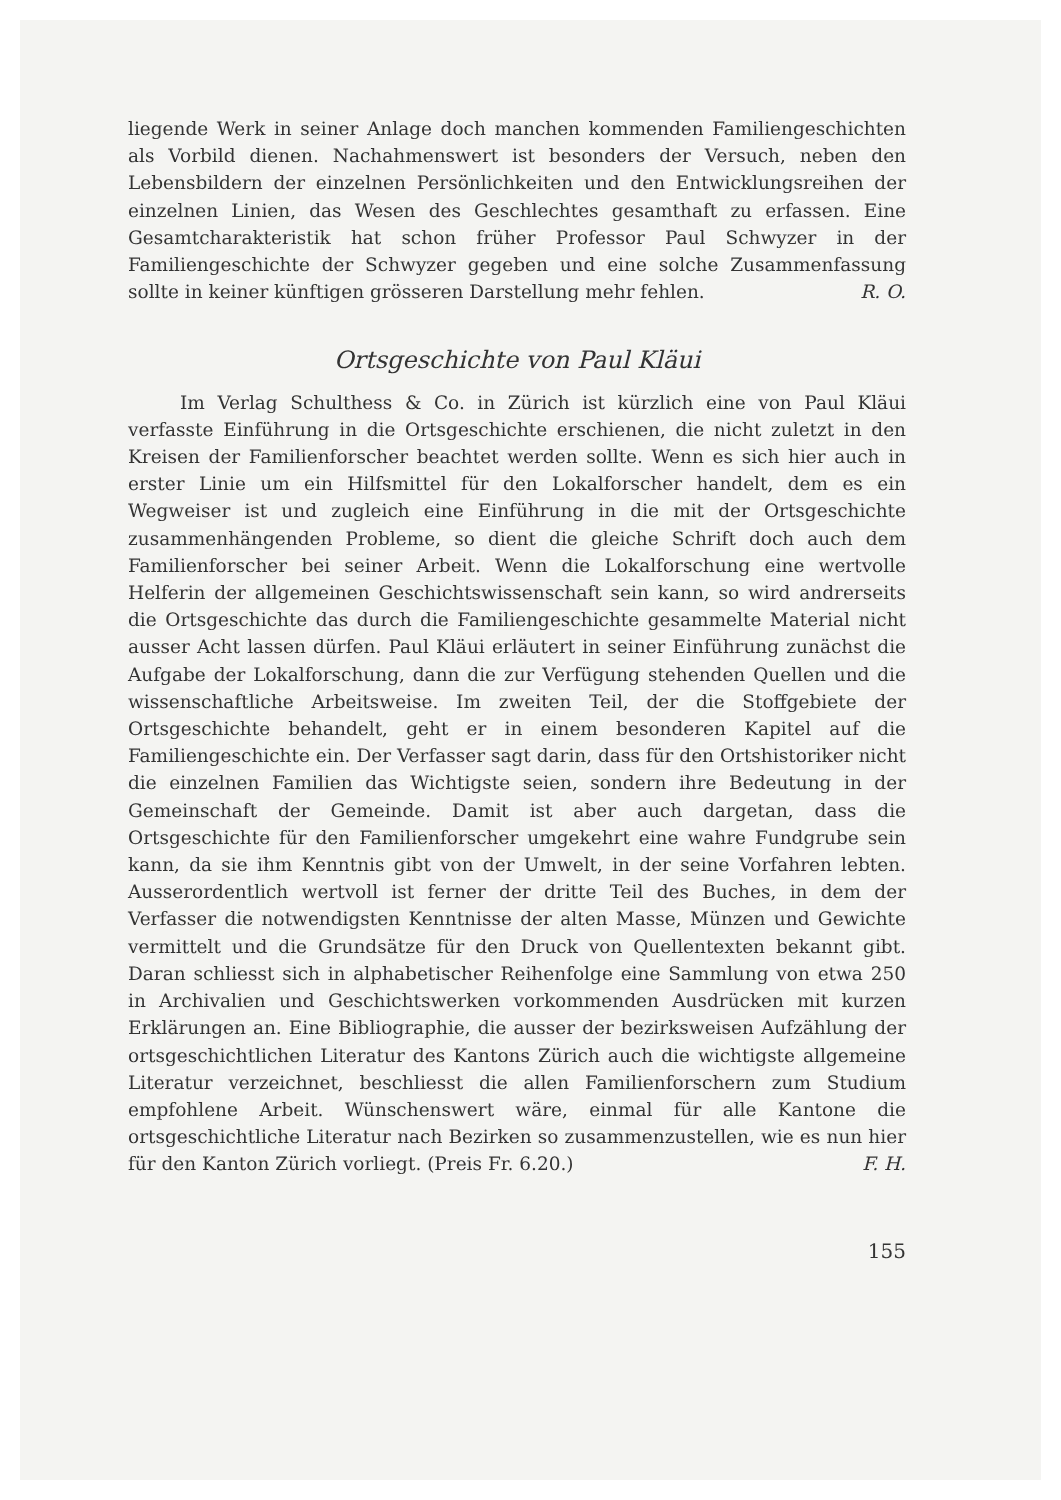liegende Werk in seiner Anlage doch manchen kommenden Familiengeschichten als Vorbild dienen. Nachahmenswert ist besonders der Versuch, neben den Lebensbildern der einzelnen Persönlichkeiten und den Entwicklungsreihen der einzelnen Linien, das Wesen des Geschlechtes gesamthaft zu erfassen. Eine Gesamtcharakteristik hat schon früher Professor Paul Schwyzer in der Familiengeschichte der Schwyzer gegeben und eine solche Zusammenfassung sollte in keiner künftigen grösseren Darstellung mehr fehlen. R. O.
Ortsgeschichte von Paul Kläui
Im Verlag Schulthess & Co. in Zürich ist kürzlich eine von Paul Kläui verfasste Einführung in die Ortsgeschichte erschienen, die nicht zuletzt in den Kreisen der Familienforscher beachtet werden sollte. Wenn es sich hier auch in erster Linie um ein Hilfsmittel für den Lokalforscher handelt, dem es ein Wegweiser ist und zugleich eine Einführung in die mit der Ortsgeschichte zusammenhängenden Probleme, so dient die gleiche Schrift doch auch dem Familienforscher bei seiner Arbeit. Wenn die Lokalforschung eine wertvolle Helferin der allgemeinen Geschichtswissenschaft sein kann, so wird andrerseits die Ortsgeschichte das durch die Familiengeschichte gesammelte Material nicht ausser Acht lassen dürfen. Paul Kläui erläutert in seiner Einführung zunächst die Aufgabe der Lokalforschung, dann die zur Verfügung stehenden Quellen und die wissenschaftliche Arbeitsweise. Im zweiten Teil, der die Stoffgebiete der Ortsgeschichte behandelt, geht er in einem besonderen Kapitel auf die Familiengeschichte ein. Der Verfasser sagt darin, dass für den Ortshistoriker nicht die einzelnen Familien das Wichtigste seien, sondern ihre Bedeutung in der Gemeinschaft der Gemeinde. Damit ist aber auch dargetan, dass die Ortsgeschichte für den Familienforscher umgekehrt eine wahre Fundgrube sein kann, da sie ihm Kenntnis gibt von der Umwelt, in der seine Vorfahren lebten. Ausserordentlich wertvoll ist ferner der dritte Teil des Buches, in dem der Verfasser die notwendigsten Kenntnisse der alten Masse, Münzen und Gewichte vermittelt und die Grundsätze für den Druck von Quellentexten bekannt gibt. Daran schliesst sich in alphabetischer Reihenfolge eine Sammlung von etwa 250 in Archivalien und Geschichtswerken vorkommenden Ausdrücken mit kurzen Erklärungen an. Eine Bibliographie, die ausser der bezirksweisen Aufzählung der ortsgeschichtlichen Literatur des Kantons Zürich auch die wichtigste allgemeine Literatur verzeichnet, beschliesst die allen Familienforschern zum Studium empfohlene Arbeit. Wünschenswert wäre, einmal für alle Kantone die ortsgeschichtliche Literatur nach Bezirken so zusammenzustellen, wie es nun hier für den Kanton Zürich vorliegt. (Preis Fr. 6.20.) F. H.
155